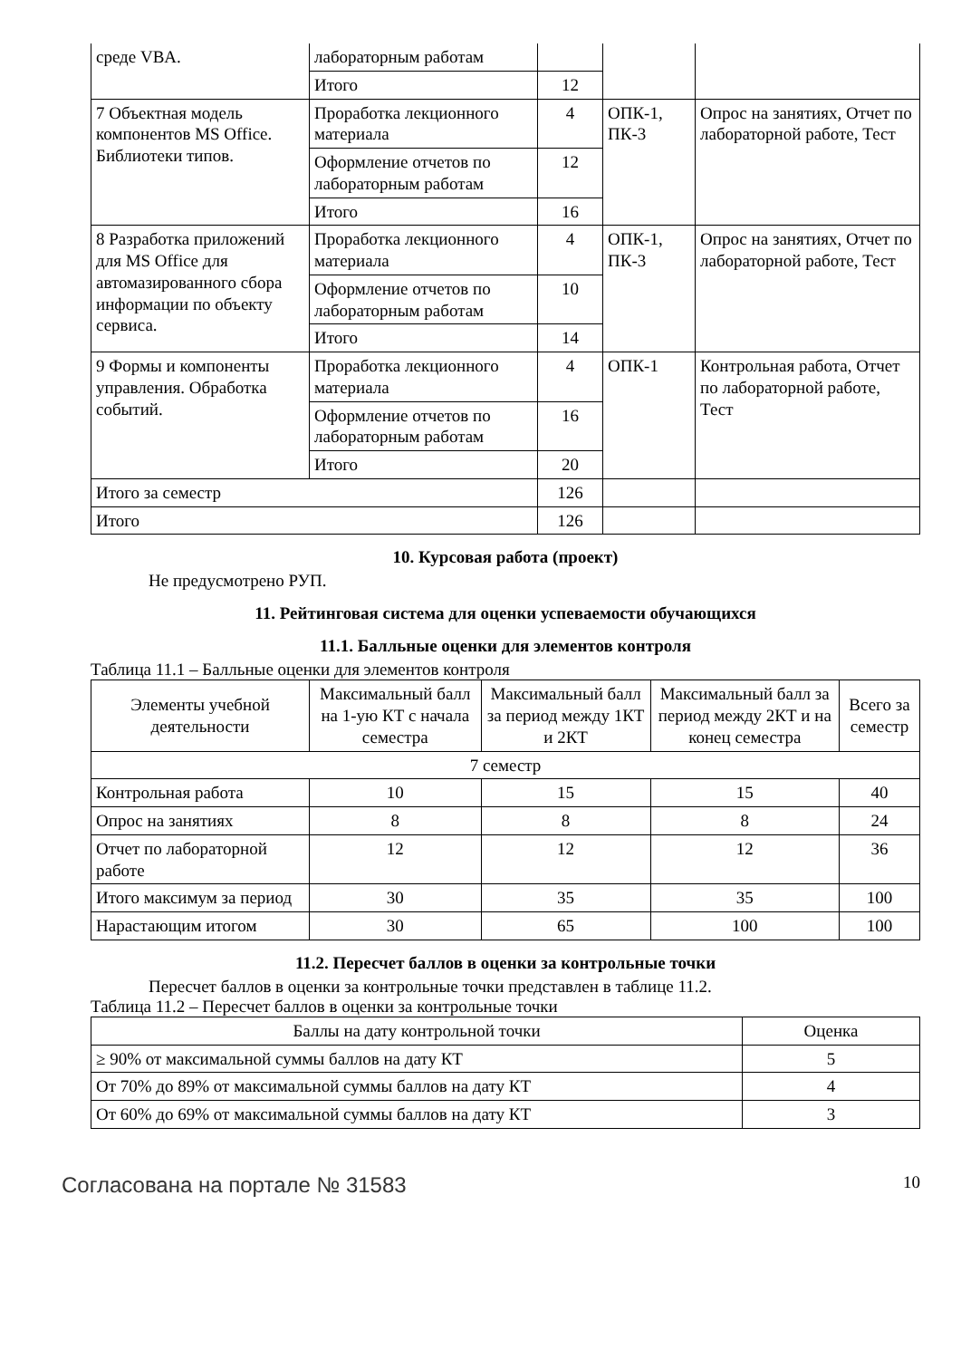| среде VBA. | лабораторным работам | | | |
| | Итого | 12 | | |
| 7 Объектная модель компонентов MS Office. Библиотеки типов. | Проработка лекционного материала | 4 | ОПК-1, ПК-3 | Опрос на занятиях, Отчет по лабораторной работе, Тест |
| | Оформление отчетов по лабораторным работам | 12 | | |
| | Итого | 16 | | |
| 8 Разработка приложений для MS Office для автомазированного сбора информации по объекту сервиса. | Проработка лекционного материала | 4 | ОПК-1, ПК-3 | Опрос на занятиях, Отчет по лабораторной работе, Тест |
| | Оформление отчетов по лабораторным работам | 10 | | |
| | Итого | 14 | | |
| 9 Формы и компоненты управления. Обработка событий. | Проработка лекционного материала | 4 | ОПК-1 | Контрольная работа, Отчет по лабораторной работе, Тест |
| | Оформление отчетов по лабораторным работам | 16 | | |
| | Итого | 20 | | |
| Итого за семестр | | 126 | | |
| Итого | | 126 | | |
10. Курсовая работа (проект)
Не предусмотрено РУП.
11. Рейтинговая система для оценки успеваемости обучающихся
11.1. Балльные оценки для элементов контроля
Таблица 11.1 – Балльные оценки для элементов контроля
| Элементы учебной деятельности | Максимальный балл на 1-ую КТ с начала семестра | Максимальный балл за период между 1КТ и 2КТ | Максимальный балл за период между 2КТ и на конец семестра | Всего за семестр |
| --- | --- | --- | --- | --- |
| 7 семестр | | | | |
| Контрольная работа | 10 | 15 | 15 | 40 |
| Опрос на занятиях | 8 | 8 | 8 | 24 |
| Отчет по лабораторной работе | 12 | 12 | 12 | 36 |
| Итого максимум за период | 30 | 35 | 35 | 100 |
| Нарастающим итогом | 30 | 65 | 100 | 100 |
11.2. Пересчет баллов в оценки за контрольные точки
Пересчет баллов в оценки за контрольные точки представлен в таблице 11.2.
Таблица 11.2 – Пересчет баллов в оценки за контрольные точки
| Баллы на дату контрольной точки | Оценка |
| --- | --- |
| ≥ 90% от максимальной суммы баллов на дату КТ | 5 |
| От 70% до 89% от максимальной суммы баллов на дату КТ | 4 |
| От 60% до 69% от максимальной суммы баллов на дату КТ | 3 |
Согласована на портале № 31583 10